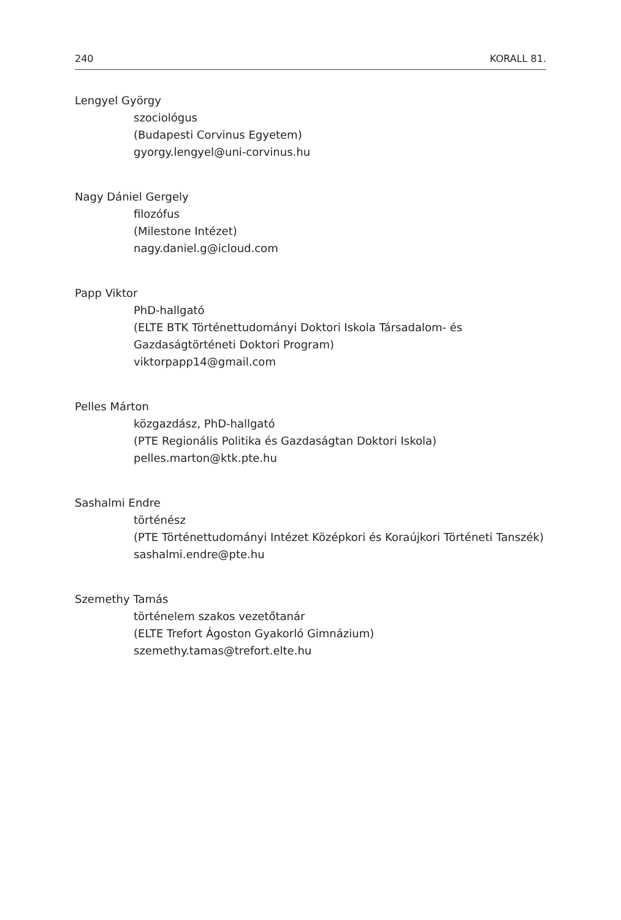240 KORALL 81.
Lengyel György
szociológus
(Budapesti Corvinus Egyetem)
gyorgy.lengyel@uni-corvinus.hu
Nagy Dániel Gergely
filozófus
(Milestone Intézet)
nagy.daniel.g@icloud.com
Papp Viktor
PhD-hallgató
(ELTE BTK Történettudományi Doktori Iskola Társadalom- és
Gazdaságtörténeti Doktori Program)
viktorpapp14@gmail.com
Pelles Márton
közgazdász, PhD-hallgató
(PTE Regionális Politika és Gazdaságtan Doktori Iskola)
pelles.marton@ktk.pte.hu
Sashalmi Endre
történész
(PTE Történettudományi Intézet Középkori és Koraújkori Történeti Tanszék)
sashalmi.endre@pte.hu
Szemethy Tamás
történelem szakos vezetőtanár
(ELTE Trefort Ágoston Gyakorló Gimnázium)
szemethy.tamas@trefort.elte.hu